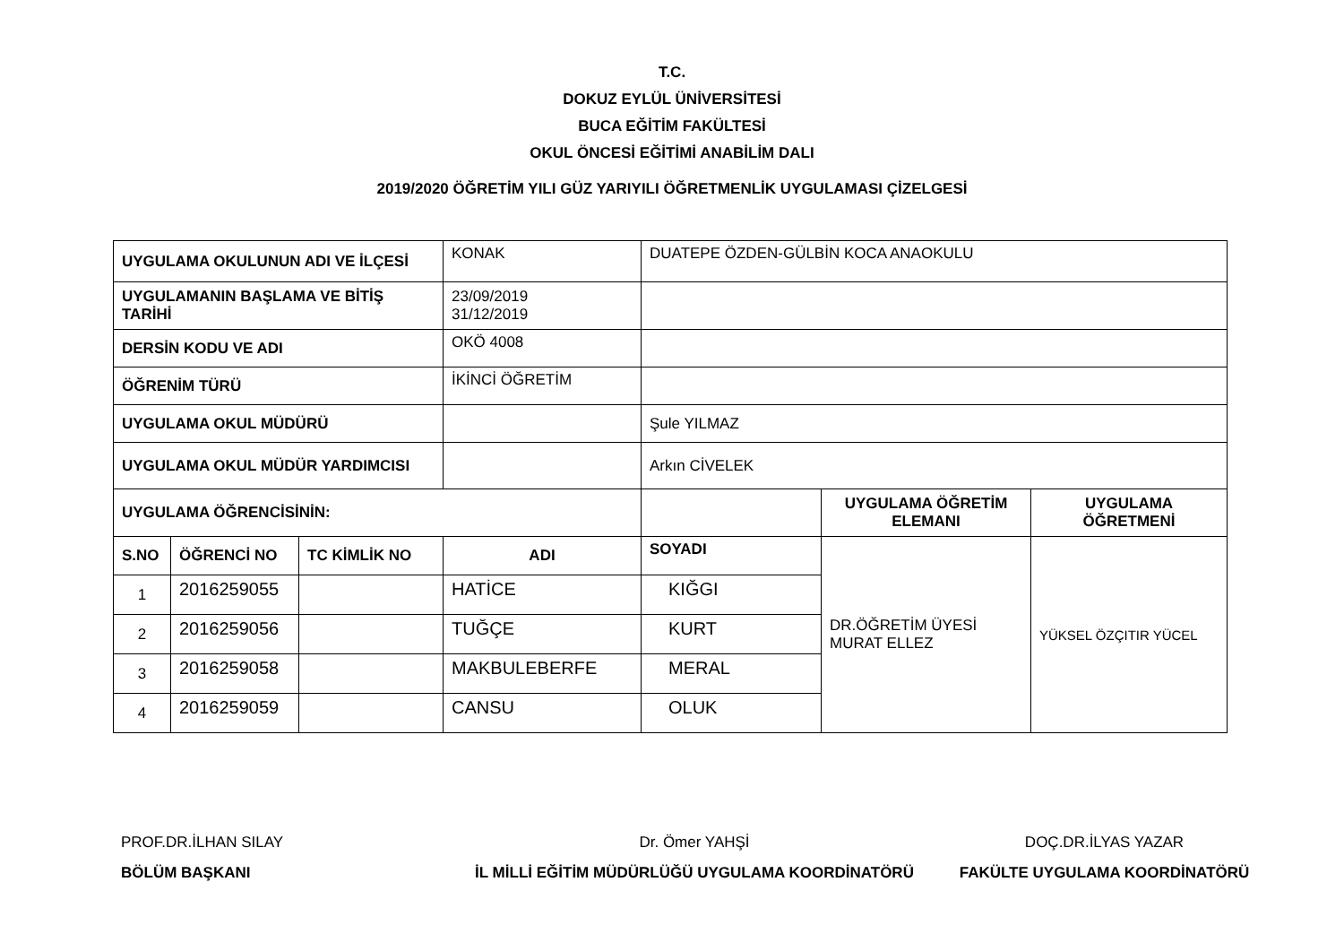T.C.
DOKUZ EYLÜL ÜNİVERSİTESİ
BUCA EĞİTİM FAKÜLTESİ
OKUL ÖNCESİ EĞİTİMİ ANABİLİM DALI
2019/2020 ÖĞRETİM YILI GÜZ YARIYILI ÖĞRETMENLİK UYGULAMASI ÇİZELGESİ
| UYGULAMA OKULUNUN ADI VE İLÇESİ | | | KONAK | DUATEPE ÖZDEN-GÜLBİN KOCA ANAOKULU | | |
| UYGULAMANIN BAŞLAMA VE BİTİŞ TARİHİ | | | 23/09/2019 31/12/2019 | | | |
| DERSİN KODU VE ADI | | | OKÖ 4008 | | | |
| ÖĞRENİM TÜRÜ | | | İKİNCİ ÖĞRETİM | | | |
| UYGULAMA OKUL MÜDÜRÜ | | | | Şule YILMAZ | | |
| UYGULAMA OKUL MÜDÜR YARDIMCISI | | | | Arkın CİVELEK | | |
| UYGULAMA ÖĞRENCİSİNİN: | | | | | UYGULAMA ÖĞRETİM ELEMANI | UYGULAMA ÖĞRETMENİ |
| S.NO | ÖĞRENCİ NO | TC KİMLİK NO | ADI | SOYADI | DR.ÖĞRETİM ÜYESİ MURAT ELLEZ | YÜKSEL ÖZÇITIR YÜCEL |
| 1 | 2016259055 | | HATİCE | KIĞGI | | |
| 2 | 2016259056 | | TUĞÇE | KURT | | |
| 3 | 2016259058 | | MAKBULEBERFE | MERAL | | |
| 4 | 2016259059 | | CANSU | OLUK | | |
PROF.DR.İLHAN SILAY
BÖLÜM BAŞKANI
Dr. Ömer YAHŞİ
İL MİLLİ EĞİTİM MÜDÜRLÜĞÜ UYGULAMA KOORDİNATÖRÜ
DOÇ.DR.İLYAS YAZAR
FAKÜLTE UYGULAMA KOORDİNATÖRÜ